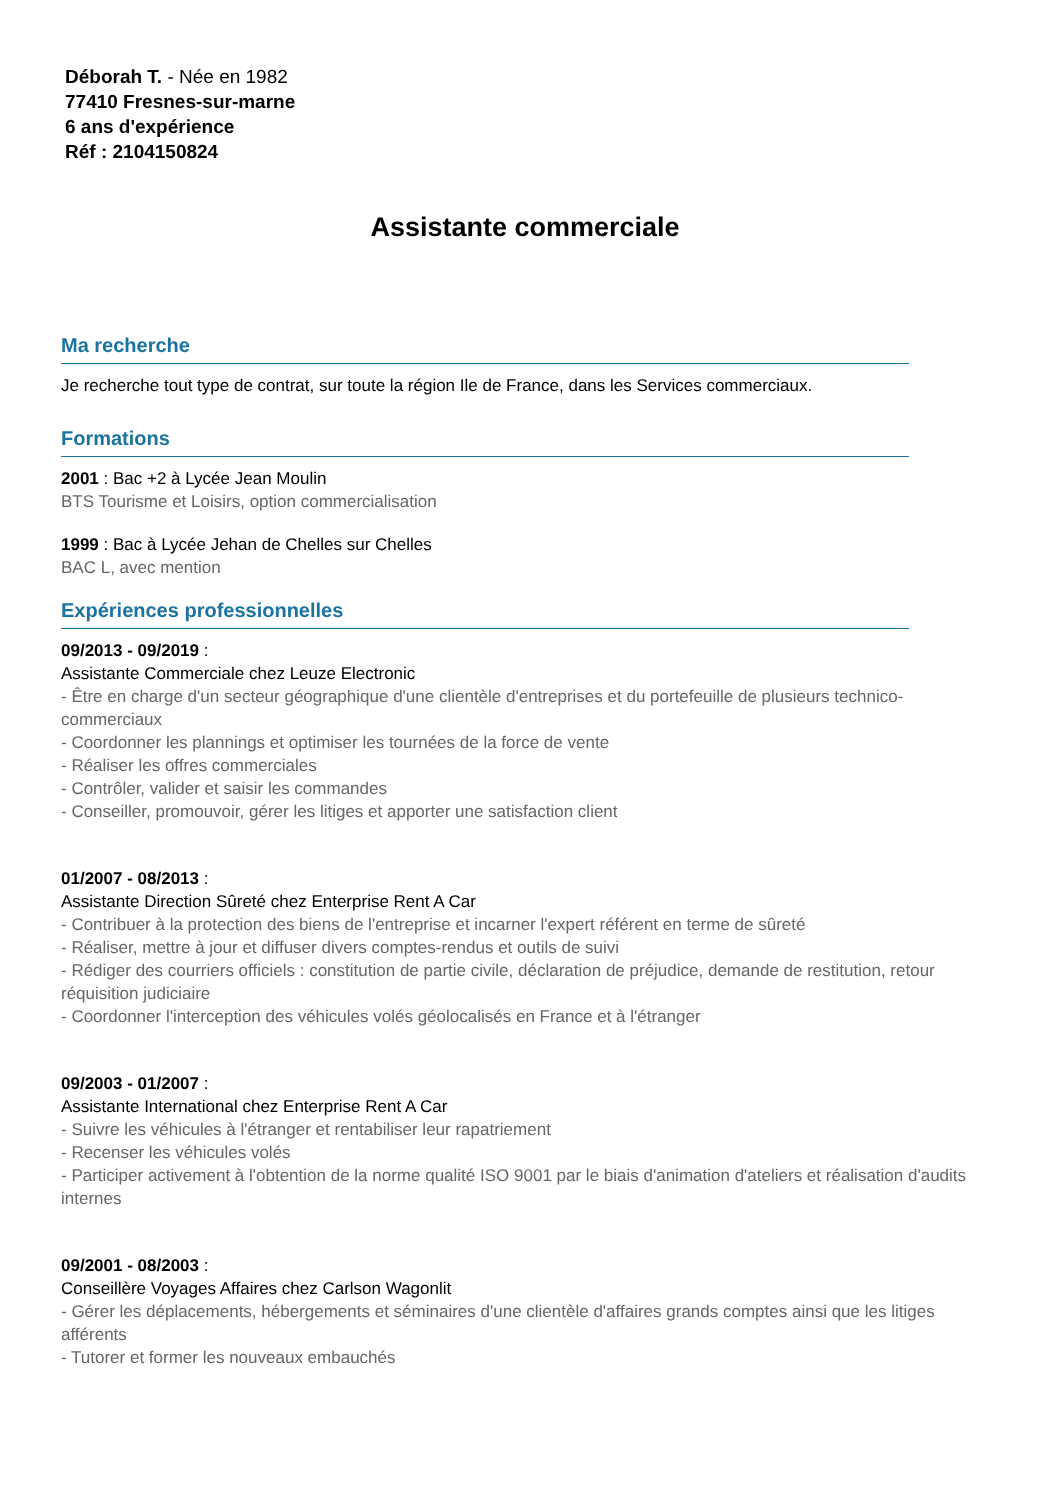Déborah T. - Née en 1982
77410 Fresnes-sur-marne
6 ans d'expérience
Réf : 2104150824
Assistante commerciale
Ma recherche
Je recherche tout type de contrat, sur toute la région Ile de France, dans les Services commerciaux.
Formations
2001 : Bac +2 à Lycée Jean Moulin
BTS Tourisme et Loisirs, option commercialisation
1999 : Bac à Lycée Jehan de Chelles sur Chelles
BAC L, avec mention
Expériences professionnelles
09/2013 - 09/2019 :
Assistante Commerciale chez Leuze Electronic
- Être en charge d'un secteur géographique d'une clientèle d'entreprises et du portefeuille de plusieurs technico-commerciaux
- Coordonner les plannings et optimiser les tournées de la force de vente
- Réaliser les offres commerciales
- Contrôler, valider et saisir les commandes
- Conseiller, promouvoir, gérer les litiges et apporter une satisfaction client
01/2007 - 08/2013 :
Assistante Direction Sûreté chez Enterprise Rent A Car
- Contribuer à la protection des biens de l'entreprise et incarner l'expert référent en terme de sûreté
- Réaliser, mettre à jour et diffuser divers comptes-rendus et outils de suivi
- Rédiger des courriers officiels : constitution de partie civile, déclaration de préjudice, demande de restitution, retour réquisition judiciaire
- Coordonner l'interception des véhicules volés géolocalisés en France et à l'étranger
09/2003 - 01/2007 :
Assistante International chez Enterprise Rent A Car
- Suivre les véhicules à l'étranger et rentabiliser leur rapatriement
- Recenser les véhicules volés
- Participer activement à l'obtention de la norme qualité ISO 9001 par le biais d'animation d'ateliers et réalisation d'audits internes
09/2001 - 08/2003 :
Conseillère Voyages Affaires chez Carlson Wagonlit
- Gérer les déplacements, hébergements et séminaires d'une clientèle d'affaires grands comptes ainsi que les litiges afférents
- Tutorer et former les nouveaux embauchés